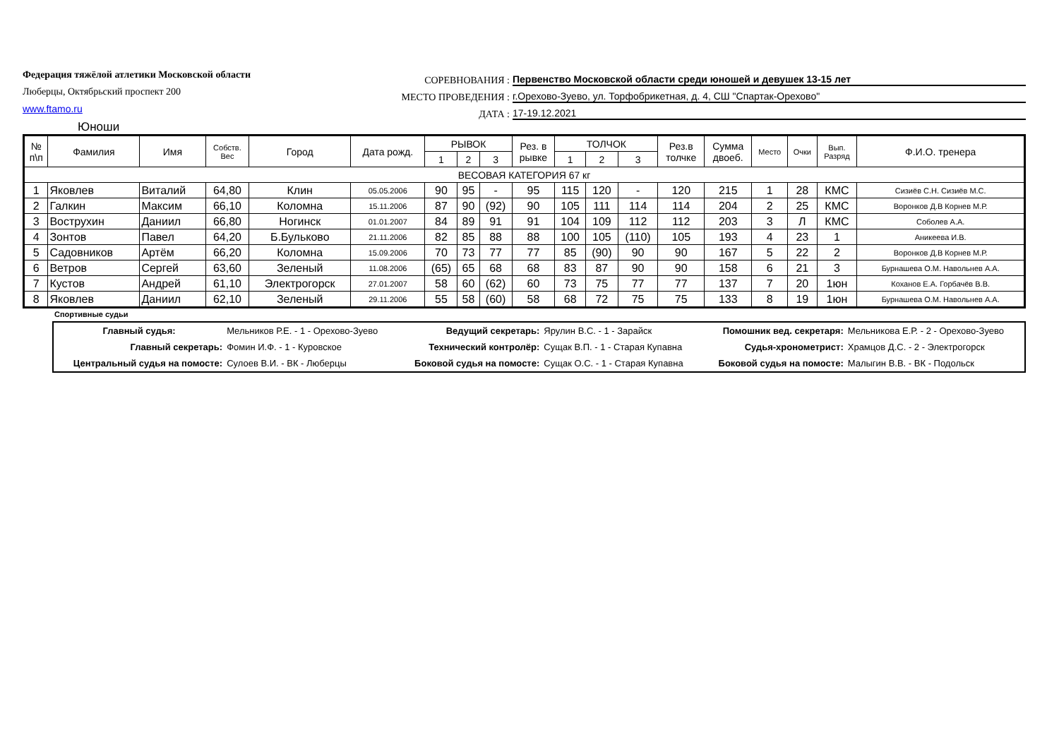Федерация тяжёлой атлетики Московской области
Люберцы, Октябрьский проспект 200
www.ftamo.ru
СОРЕВНОВАНИЯ : Первенство Московской области среди юношей и девушек 13-15 лет
МЕСТО ПРОВЕДЕНИЯ : г.Орехово-Зуево, ул. Торфобрикетная, д. 4, СШ "Спартак-Орехово"
ДАТА : 17-19.12.2021
Юноши
| № п\п | Фамилия | Имя | Собств. Вес | Город | Дата рожд. | РЫВОК | | | Рез. в рывке | ТОЛЧОК | | | Рез.в толчке | Сумма двоеб. | Место | Очки | Вып. Разряд | Ф.И.О. тренера |
| --- | --- | --- | --- | --- | --- | --- | --- | --- | --- | --- | --- | --- | --- | --- | --- | --- | --- | --- |
| | | | | | | 1 | 2 | 3 | | 1 | 2 | 3 | | | | | | |
| ВЕСОВАЯ КАТЕГОРИЯ 67 кг | | | | | | | | | | | | | | | | | | |
| 1 | Яковлев | Виталий | 64,80 | Клин | 05.05.2006 | 90 | 95 | - | 95 | 115 | 120 | - | 120 | 215 | 1 | 28 | КМС | Сизиёв С.Н. Сизиёв М.С. |
| 2 | Галкин | Максим | 66,10 | Коломна | 15.11.2006 | 87 | 90 | (92) | 90 | 105 | 111 | 114 | 114 | 204 | 2 | 25 | КМС | Воронков Д.В Корнев М.Р. |
| 3 | Вострухин | Даниил | 66,80 | Ногинск | 01.01.2007 | 84 | 89 | 91 | 91 | 104 | 109 | 112 | 112 | 203 | 3 | Л | КМС | Соболев А.А. |
| 4 | Зонтов | Павел | 64,20 | Б.Бульково | 21.11.2006 | 82 | 85 | 88 | 88 | 100 | 105 | (110) | 105 | 193 | 4 | 23 | 1 | Аникеева И.В. |
| 5 | Садовников | Артём | 66,20 | Коломна | 15.09.2006 | 70 | 73 | 77 | 77 | 85 | (90) | 90 | 90 | 167 | 5 | 22 | 2 | Воронков Д.В Корнев М.Р. |
| 6 | Ветров | Сергей | 63,60 | Зеленый | 11.08.2006 | (65) | 65 | 68 | 68 | 83 | 87 | 90 | 90 | 158 | 6 | 21 | 3 | Бурнашева О.М. Навольнев А.А. |
| 7 | Кустов | Андрей | 61,10 | Электрогорск | 27.01.2007 | 58 | 60 | (62) | 60 | 73 | 75 | 77 | 77 | 137 | 7 | 20 | 1юн | Коханов Е.А. Горбачёв В.В. |
| 8 | Яковлев | Даниил | 62,10 | Зеленый | 29.11.2006 | 55 | 58 | (60) | 58 | 68 | 72 | 75 | 75 | 133 | 8 | 19 | 1юн | Бурнашева О.М. Навольнев А.А. |
Спортивные судьи
| Главный судья: | Мельников Р.Е. - 1 - Орехово-Зуево | Ведущий секретарь: | Ярулин В.С. - 1 - Зарайск | Помошник вед. секретаря: | Мельникова Е.Р. - 2 - Орехово-Зуево |
| Главный секретарь: | Фомин И.Ф. - 1 - Куровское | Технический контролёр: | Сущак В.П. - 1 - Старая Купавна | Судья-хронометрист: | Храмцов Д.С. - 2 - Электрогорск |
| Центральный судья на помосте: | Сулоев В.И. - ВК - Люберцы | Боковой судья на помосте: | Сущак О.С. - 1 - Старая Купавна | Боковой судья на помосте: | Малыгин В.В. - ВК - Подольск |